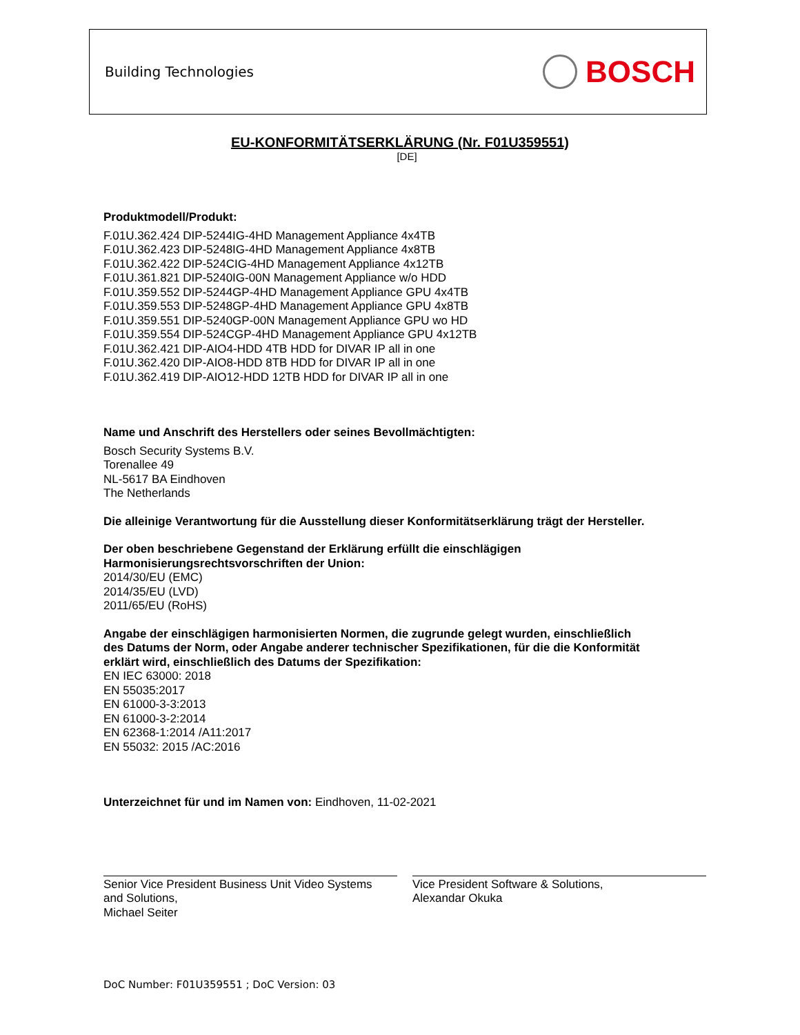Building Technologies
BOSCH
EU-KONFORMITÄTSERKLÄRUNG (Nr. F01U359551)
[DE]
Produktmodell/Produkt:
F.01U.362.424 DIP-5244IG-4HD Management Appliance 4x4TB
F.01U.362.423 DIP-5248IG-4HD Management Appliance 4x8TB
F.01U.362.422 DIP-524CIG-4HD Management Appliance 4x12TB
F.01U.361.821 DIP-5240IG-00N Management Appliance w/o HDD
F.01U.359.552 DIP-5244GP-4HD Management Appliance GPU 4x4TB
F.01U.359.553 DIP-5248GP-4HD Management Appliance GPU 4x8TB
F.01U.359.551 DIP-5240GP-00N Management Appliance GPU wo HD
F.01U.359.554 DIP-524CGP-4HD Management Appliance GPU 4x12TB
F.01U.362.421 DIP-AIO4-HDD 4TB HDD for DIVAR IP all in one
F.01U.362.420 DIP-AIO8-HDD 8TB HDD for DIVAR IP all in one
F.01U.362.419 DIP-AIO12-HDD 12TB HDD for DIVAR IP all in one
Name und Anschrift des Herstellers oder seines Bevollmächtigten:
Bosch Security Systems B.V.
Torenallee 49
NL-5617 BA Eindhoven
The Netherlands
Die alleinige Verantwortung für die Ausstellung dieser Konformitätserklärung trägt der Hersteller.
Der oben beschriebene Gegenstand der Erklärung erfüllt die einschlägigen
Harmonisierungsrechtsvorschriften der Union:
2014/30/EU (EMC)
2014/35/EU (LVD)
2011/65/EU (RoHS)
Angabe der einschlägigen harmonisierten Normen, die zugrunde gelegt wurden, einschließlich
des Datums der Norm, oder Angabe anderer technischer Spezifikationen, für die die Konformität
erklärt wird, einschließlich des Datums der Spezifikation:
EN IEC 63000: 2018
EN 55035:2017
EN 61000-3-3:2013
EN 61000-3-2:2014
EN 62368-1:2014 /A11:2017
EN 55032: 2015 /AC:2016
Unterzeichnet für und im Namen von: Eindhoven, 11-02-2021
Senior Vice President Business Unit Video Systems
and Solutions,
Michael Seiter
Vice President Software & Solutions,
Alexandar Okuka
DoC Number: F01U359551 ; DoC Version: 03